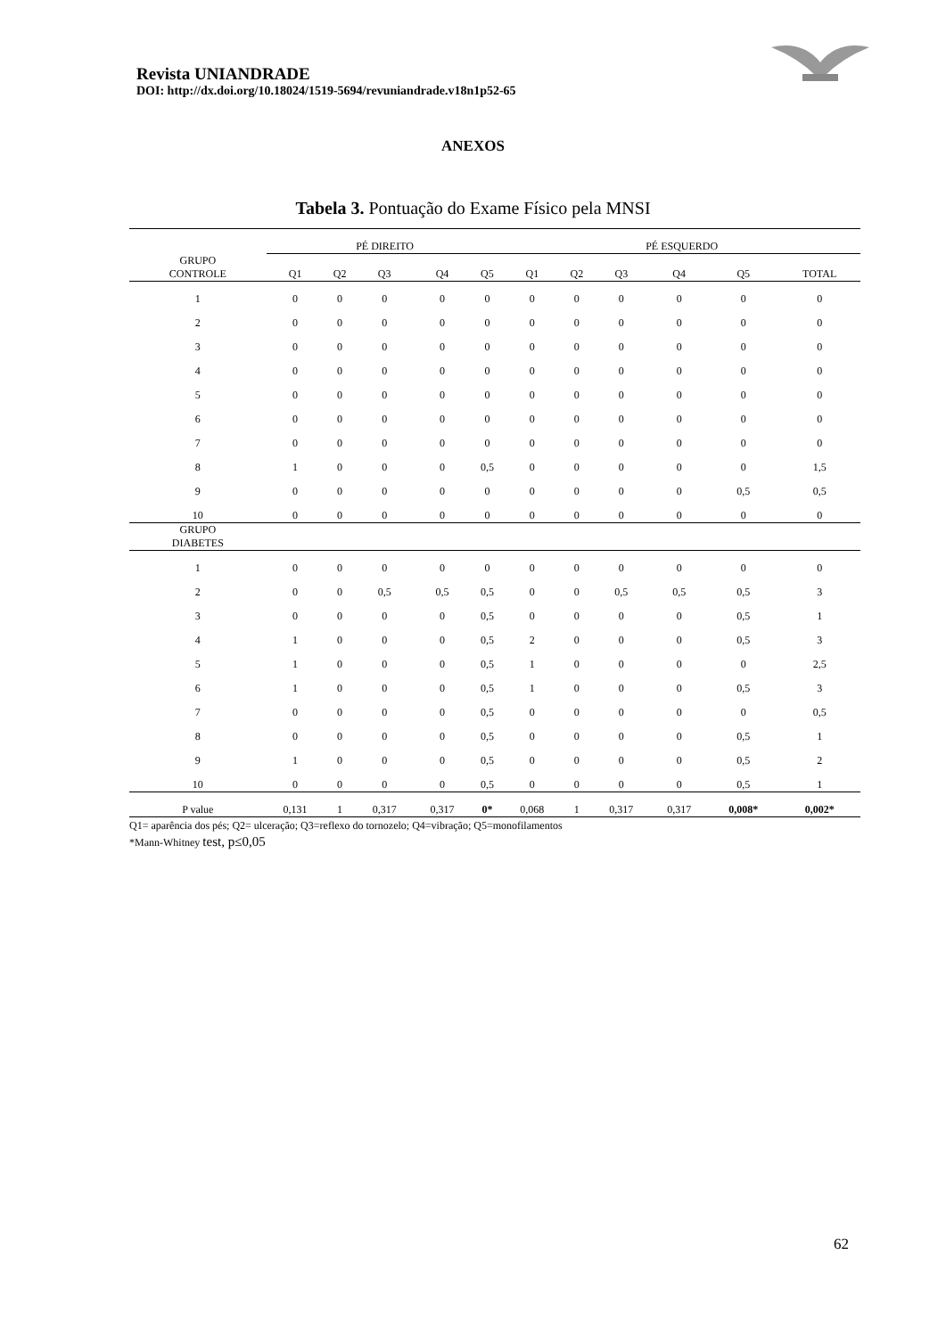Revista UNIANDRADE
DOI: http://dx.doi.org/10.18024/1519-5694/revuniandrade.v18n1p52-65
ANEXOS
Tabela 3. Pontuação do Exame Físico pela MNSI
| | PÉ DIREITO | | | | | PÉ ESQUERDO | | | | | |
| --- | --- | --- | --- | --- | --- | --- | --- | --- | --- | --- | --- |
| GRUPO CONTROLE | Q1 | Q2 | Q3 | Q4 | Q5 | Q1 | Q2 | Q3 | Q4 | Q5 | TOTAL |
| 1 | 0 | 0 | 0 | 0 | 0 | 0 | 0 | 0 | 0 | 0 | 0 |
| 2 | 0 | 0 | 0 | 0 | 0 | 0 | 0 | 0 | 0 | 0 | 0 |
| 3 | 0 | 0 | 0 | 0 | 0 | 0 | 0 | 0 | 0 | 0 | 0 |
| 4 | 0 | 0 | 0 | 0 | 0 | 0 | 0 | 0 | 0 | 0 | 0 |
| 5 | 0 | 0 | 0 | 0 | 0 | 0 | 0 | 0 | 0 | 0 | 0 |
| 6 | 0 | 0 | 0 | 0 | 0 | 0 | 0 | 0 | 0 | 0 | 0 |
| 7 | 0 | 0 | 0 | 0 | 0 | 0 | 0 | 0 | 0 | 0 | 0 |
| 8 | 1 | 0 | 0 | 0 | 0,5 | 0 | 0 | 0 | 0 | 0 | 1,5 |
| 9 | 0 | 0 | 0 | 0 | 0 | 0 | 0 | 0 | 0 | 0,5 | 0,5 |
| 10 | 0 | 0 | 0 | 0 | 0 | 0 | 0 | 0 | 0 | 0 | 0 |
| GRUPO DIABETES | | | | | | | | | | | |
| 1 | 0 | 0 | 0 | 0 | 0 | 0 | 0 | 0 | 0 | 0 | 0 |
| 2 | 0 | 0 | 0,5 | 0,5 | 0,5 | 0 | 0 | 0,5 | 0,5 | 0,5 | 3 |
| 3 | 0 | 0 | 0 | 0 | 0,5 | 0 | 0 | 0 | 0 | 0,5 | 1 |
| 4 | 1 | 0 | 0 | 0 | 0,5 | 2 | 0 | 0 | 0 | 0,5 | 3 |
| 5 | 1 | 0 | 0 | 0 | 0,5 | 1 | 0 | 0 | 0 | 0 | 2,5 |
| 6 | 1 | 0 | 0 | 0 | 0,5 | 1 | 0 | 0 | 0 | 0,5 | 3 |
| 7 | 0 | 0 | 0 | 0 | 0,5 | 0 | 0 | 0 | 0 | 0 | 0,5 |
| 8 | 0 | 0 | 0 | 0 | 0,5 | 0 | 0 | 0 | 0 | 0,5 | 1 |
| 9 | 1 | 0 | 0 | 0 | 0,5 | 0 | 0 | 0 | 0 | 0,5 | 2 |
| 10 | 0 | 0 | 0 | 0 | 0,5 | 0 | 0 | 0 | 0 | 0,5 | 1 |
| P value | 0,131 | 1 | 0,317 | 0,317 | 0* | 0,068 | 1 | 0,317 | 0,317 | 0,008* | 0,002* |
Q1= aparência dos pés; Q2= ulceração; Q3=reflexo do tornozelo; Q4=vibração; Q5=monofilamentos
*Mann-Whitney test, p≤0,05
62